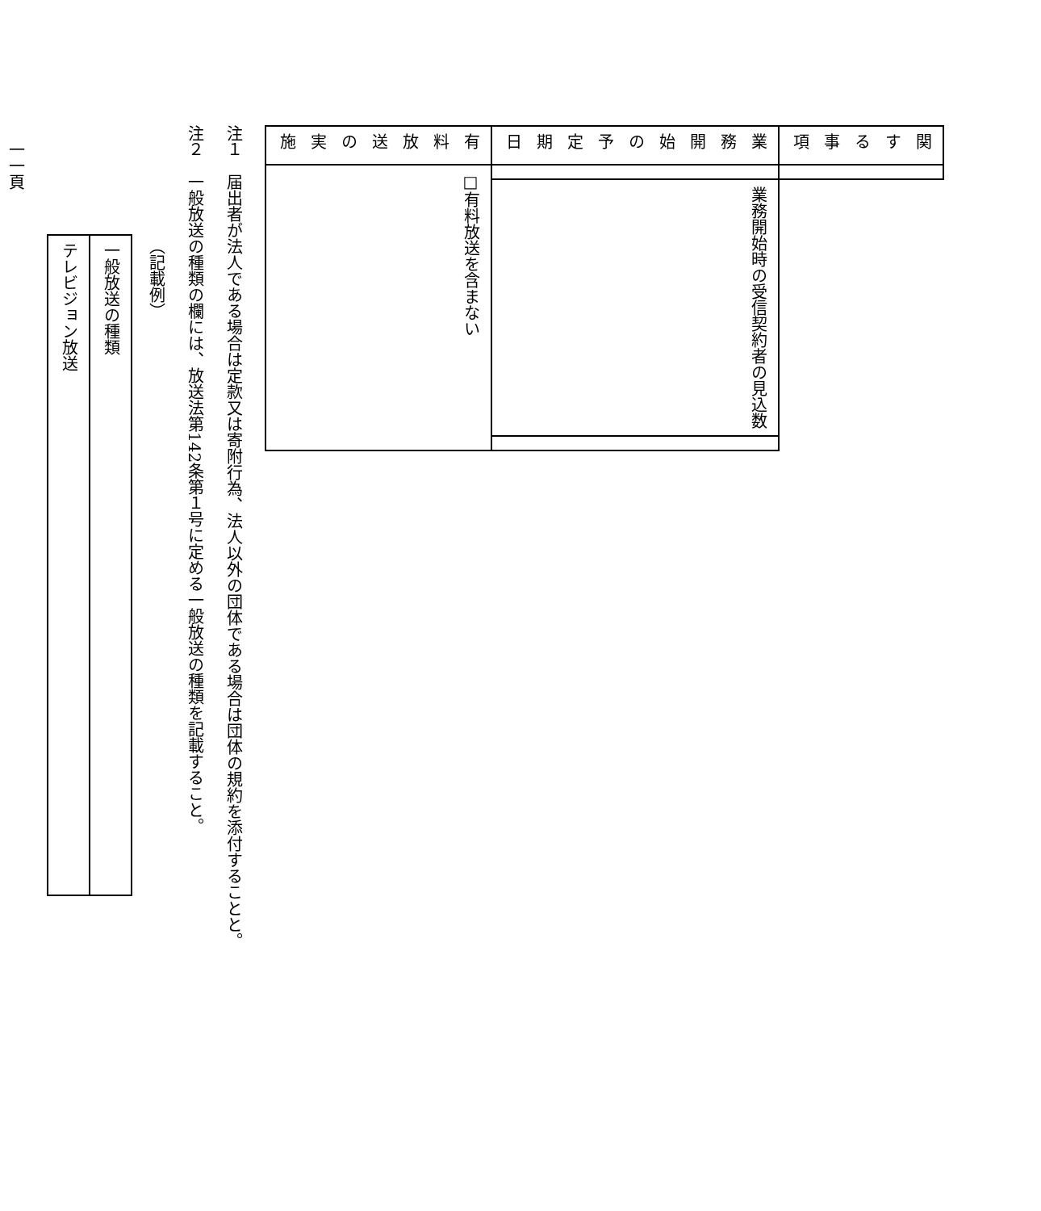| 関する事項 | | | |
| 業務開始の予定期日 | | 業務開始時の受信契約者の見込数 | |
| 有料放送の実施 | □有料放送を含まない | | |
注１　届出者が法人である場合は定款又は寄附行為、法人以外の団体である場合は団体の規約を添付することと。
注２　一般放送の種類の欄には、放送法第142条第１号に定める一般放送の種類を記載すること。
（記載例）
| 一般放送の種類 |
| テレビジョン放送 |
一一頁